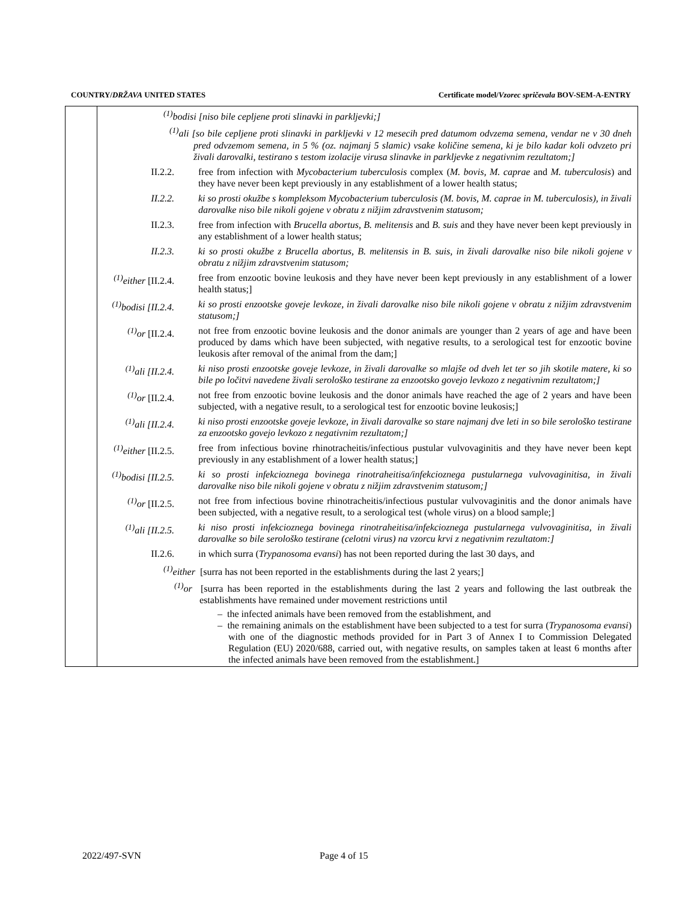COUNTRY/DRŽAVA UNITED STATES Certificate model/Vzorec spričevala BOV-SEM-A-ENTRY
<sup>(1)</sup> bodisi [niso bile cepljene proti slinavki in parkljevki;]
<sup>(1)</sup> ali [so bile cepljene proti slinavki in parkljevki v 12 mesecih pred datumom odvzema semena, vendar ne v 30 dneh pred odvzemom semena, in 5 % (oz. najmanj 5 slamic) vsake količine semena, ki je bilo kadar koli odvzeto pri živali darovalki, testirano s testom izolacije virusa slinavke in parkljevke z negativnim rezultatom;]
II.2.2. free from infection with Mycobacterium tuberculosis complex (M. bovis, M. caprae and M. tuberculosis) and they have never been kept previously in any establishment of a lower health status;
II.2.2. ki so prosti okužbe s kompleksom Mycobacterium tuberculosis (M. bovis, M. caprae in M. tuberculosis), in živali darovalke niso bile nikoli gojene v obratu z nižjim zdravstvenim statusom;
II.2.3. free from infection with Brucella abortus, B. melitensis and B. suis and they have never been kept previously in any establishment of a lower health status;
II.2.3. ki so prosti okužbe z Brucella abortus, B. melitensis in B. suis, in živali darovalke niso bile nikoli gojene v obratu z nižjim zdravstvenim statusom;
<sup>(1)</sup> either [II.2.4.
free from enzootic bovine leukosis and they have never been kept previously in any establishment of a lower health status;]
<sup>(1)</sup> bodisi [II.2.4.
ki so prosti enzootske goveje levkoze, in živali darovalke niso bile nikoli gojene v obratu z nižjim zdravstvenim statusom;]
<sup>(1)</sup> or [II.2.4.
not free from enzootic bovine leukosis and the donor animals are younger than 2 years of age and have been produced by dams which have been subjected, with negative results, to a serological test for enzootic bovine leukosis after removal of the animal from the dam;]
<sup>(1)</sup> ali [II.2.4.
ki niso prosti enzootske goveje levkoze, in živali darovalke so mlajše od dveh let ter so jih skotile matere, ki so bile po ločitvi navedene živali serološko testirane za enzootsko govejo levkozo z negativnim rezultatom;]
<sup>(1)</sup> or [II.2.4.
not free from enzootic bovine leukosis and the donor animals have reached the age of 2 years and have been subjected, with a negative result, to a serological test for enzootic bovine leukosis;]
<sup>(1)</sup> ali [II.2.4.
ki niso prosti enzootske goveje levkoze, in živali darovalke so stare najmanj dve leti in so bile serološko testirane za enzootsko govejo levkozo z negativnim rezultatom;]
<sup>(1)</sup> either [II.2.5.
free from infectious bovine rhinotracheitis/infectious pustular vulvovaginitis and they have never been kept previously in any establishment of a lower health status;]
<sup>(1)</sup> bodisi [II.2.5.
ki so prosti infekcioznega bovinega rinotraheitisa/infekcioznega pustularnega vulvovaginitisa, in živali darovalke niso bile nikoli gojene v obratu z nižjim zdravstvenim statusom;]
<sup>(1)</sup> or [II.2.5.
not free from infectious bovine rhinotracheitis/infectious pustular vulvovaginitis and the donor animals have been subjected, with a negative result, to a serological test (whole virus) on a blood sample;]
<sup>(1)</sup> ali [II.2.5.
ki niso prosti infekcioznega bovinega rinotraheitisa/infekcioznega pustularnega vulvovaginitisa, in živali darovalke so bile serološko testirane (celotni virus) na vzorcu krvi z negativnim rezultatom:]
II.2.6. in which surra (Trypanosoma evansi) has not been reported during the last 30 days, and
<sup>(1)</sup> either [surra has not been reported in the establishments during the last 2 years;]
<sup>(1)</sup> or [surra has been reported in the establishments during the last 2 years and following the last outbreak the establishments have remained under movement restrictions until
– the infected animals have been removed from the establishment, and
– the remaining animals on the establishment have been subjected to a test for surra (Trypanosoma evansi) with one of the diagnostic methods provided for in Part 3 of Annex I to Commission Delegated Regulation (EU) 2020/688, carried out, with negative results, on samples taken at least 6 months after the infected animals have been removed from the establishment.]
2022/497-SVN Page 4 of 15